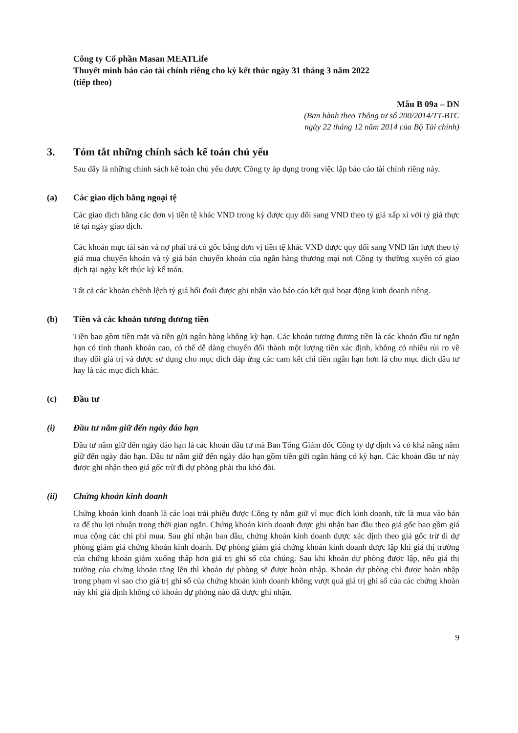Công ty Cổ phần Masan MEATLife
Thuyết minh báo cáo tài chính riêng cho kỳ kết thúc ngày 31 tháng 3 năm 2022
(tiếp theo)
Mẫu B 09a – DN
(Ban hành theo Thông tư số 200/2014/TT-BTC
ngày 22 tháng 12 năm 2014 của Bộ Tài chính)
3. Tóm tắt những chính sách kế toán chủ yếu
Sau đây là những chính sách kế toán chủ yếu được Công ty áp dụng trong việc lập báo cáo tài chính riêng này.
(a) Các giao dịch bằng ngoại tệ
Các giao dịch bằng các đơn vị tiền tệ khác VND trong kỳ được quy đổi sang VND theo tỷ giá xấp xỉ với tỷ giá thực tế tại ngày giao dịch.
Các khoản mục tài sản và nợ phải trả có gốc bằng đơn vị tiền tệ khác VND được quy đổi sang VND lần lượt theo tỷ giá mua chuyển khoản và tỷ giá bán chuyển khoản của ngân hàng thương mại nơi Công ty thường xuyên có giao dịch tại ngày kết thúc kỳ kế toán.
Tất cả các khoản chênh lệch tỷ giá hối đoái được ghi nhận vào báo cáo kết quả hoạt động kinh doanh riêng.
(b) Tiền và các khoản tương đương tiền
Tiền bao gồm tiền mặt và tiền gửi ngân hàng không kỳ hạn. Các khoản tương đương tiền là các khoản đầu tư ngắn hạn có tính thanh khoản cao, có thể dễ dàng chuyển đổi thành một lượng tiền xác định, không có nhiều rủi ro về thay đổi giá trị và được sử dụng cho mục đích đáp ứng các cam kết chi tiền ngắn hạn hơn là cho mục đích đầu tư hay là các mục đích khác.
(c) Đầu tư
(i) Đầu tư nắm giữ đến ngày đáo hạn
Đầu tư nắm giữ đến ngày đáo hạn là các khoản đầu tư mà Ban Tổng Giám đốc Công ty dự định và có khả năng nắm giữ đến ngày đáo hạn. Đầu tư nắm giữ đến ngày đáo hạn gồm tiền gửi ngân hàng có kỳ hạn. Các khoản đầu tư này được ghi nhận theo giá gốc trừ đi dự phòng phải thu khó đòi.
(ii) Chứng khoán kinh doanh
Chứng khoán kinh doanh là các loại trái phiếu được Công ty nắm giữ vì mục đích kinh doanh, tức là mua vào bán ra để thu lợi nhuận trong thời gian ngắn. Chứng khoán kinh doanh được ghi nhận ban đầu theo giá gốc bao gồm giá mua cộng các chi phí mua. Sau ghi nhận ban đầu, chứng khoán kinh doanh được xác định theo giá gốc trừ đi dự phòng giảm giá chứng khoán kinh doanh. Dự phòng giảm giá chứng khoán kinh doanh được lập khi giá thị trường của chứng khoán giảm xuống thấp hơn giá trị ghi sổ của chúng. Sau khi khoản dự phòng được lập, nếu giá thị trường của chứng khoán tăng lên thì khoản dự phòng sẽ được hoàn nhập. Khoản dự phòng chỉ được hoàn nhập trong phạm vi sao cho giá trị ghi sổ của chứng khoán kinh doanh không vượt quá giá trị ghi sổ của các chứng khoán này khi giả định không có khoản dự phòng nào đã được ghi nhận.
9